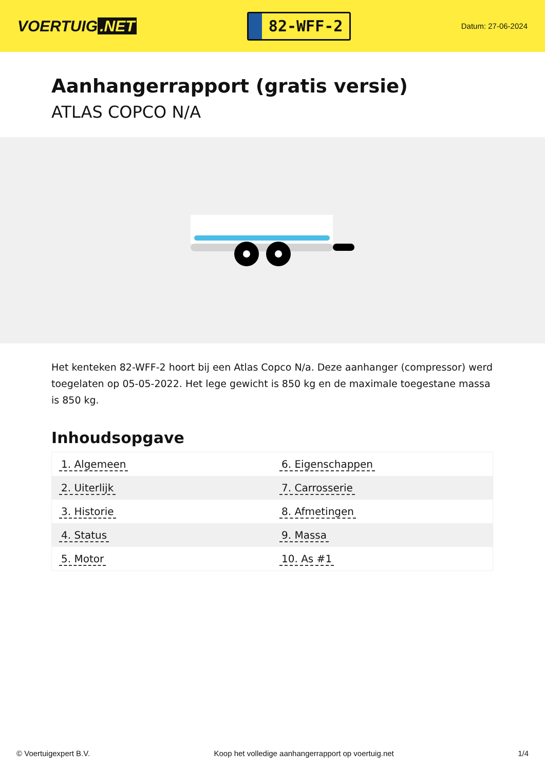VOERTUIG.NET
82-WFF-2
Datum: 27-06-2024
Aanhangerrapport (gratis versie)
ATLAS COPCO N/A
Het kenteken 82-WFF-2 hoort bij een Atlas Copco N/a. Deze aanhanger (compressor) werd toegelaten op 05-05-2022. Het lege gewicht is 850 kg en de maximale toegestane massa is 850 kg.
Inhoudsopgave
| 1. Algemeen | 6. Eigenschappen |
| 2. Uiterlijk | 7. Carrosserie |
| 3. Historie | 8. Afmetingen |
| 4. Status | 9. Massa |
| 5. Motor | 10. As #1 |
© Voertuigexpert B.V. Koop het volledige aanhangerrapport op voertuig.net 1/4